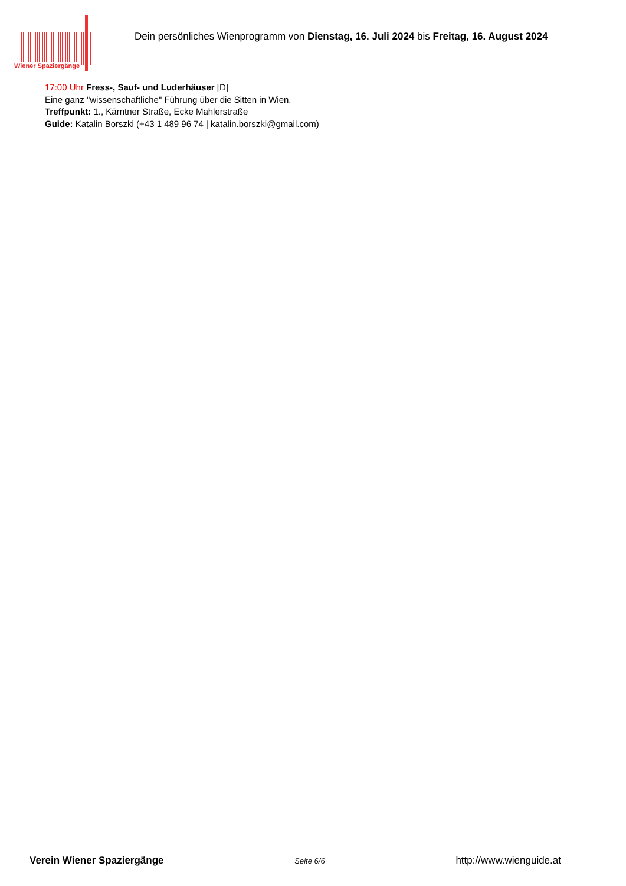Wiener Spaziergänge
Dein persönliches Wienprogramm von Dienstag, 16. Juli 2024 bis Freitag, 16. August 2024
17:00 Uhr Fress-, Sauf- und Luderhäuser [D]
Eine ganz "wissenschaftliche" Führung über die Sitten in Wien.
Treffpunkt: 1., Kärntner Straße, Ecke Mahlerstraße
Guide: Katalin Borszki (+43 1 489 96 74 | katalin.borszki@gmail.com)
Verein Wiener Spaziergänge Seite 6/6 http://www.wienguide.at